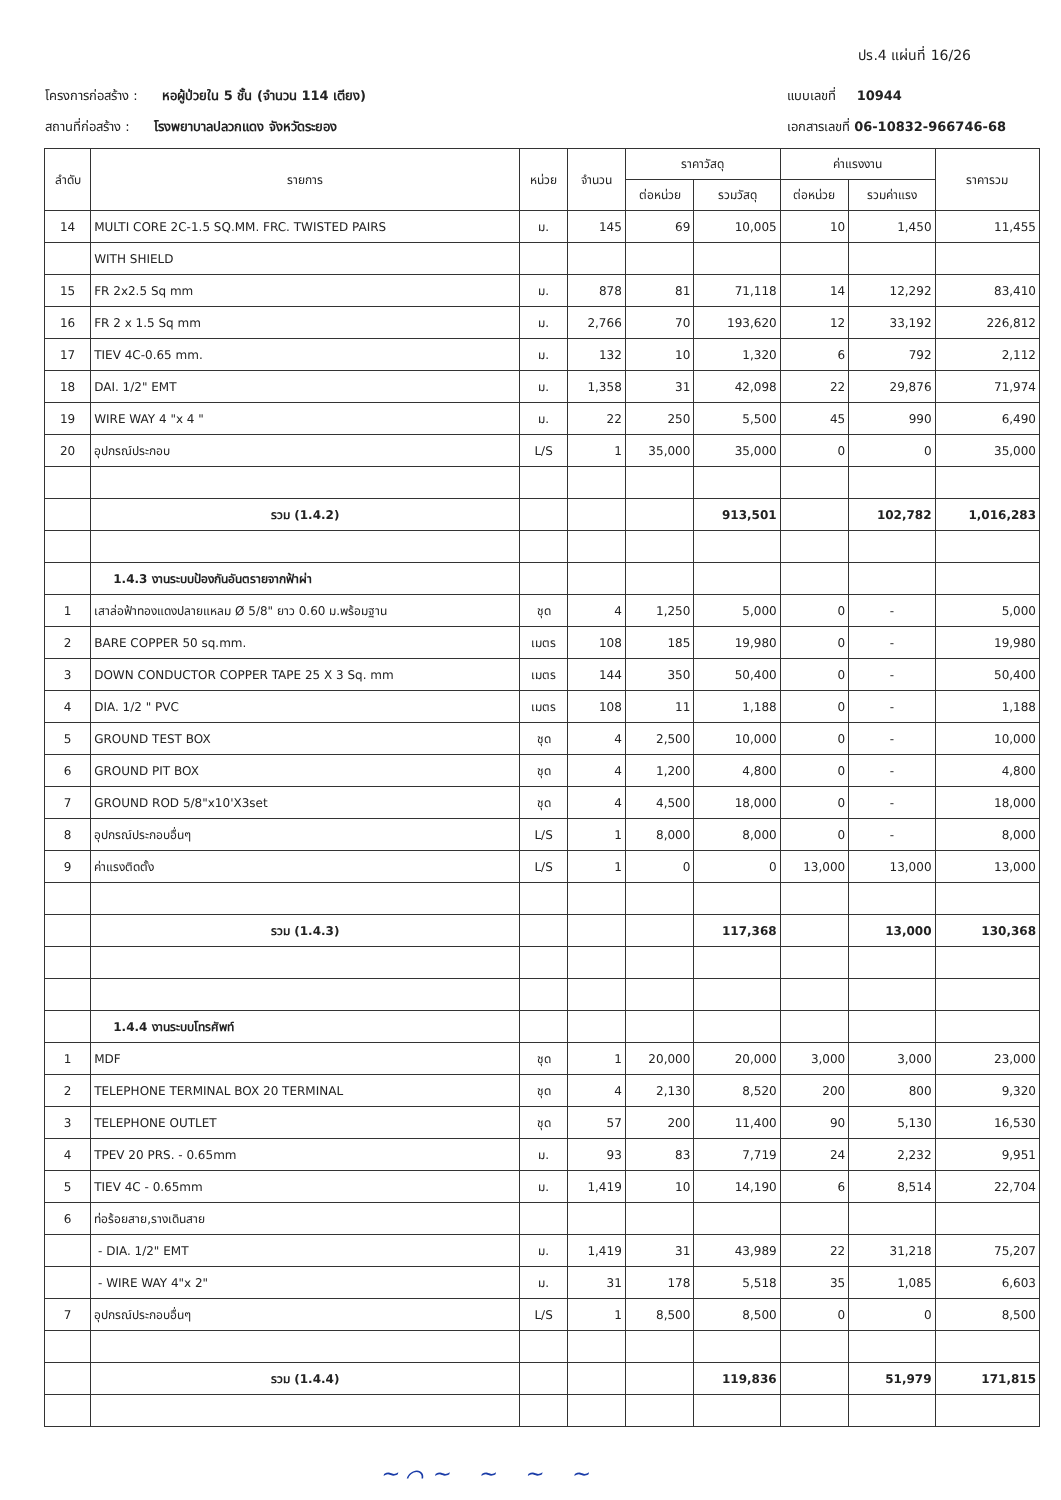ปร.4 แผ่นที่ 16/26
โครงการก่อสร้าง : หอผู้ป่วยใน 5 ชั้น (จำนวน 114 เตียง)
สถานที่ก่อสร้าง : โรงพยาบาลปลวกแดง จังหวัดระยอง
แบบเลขที่ 10944
เอกสารเลขที่ 06-10832-966746-68
| ลำดับ | รายการ | หน่วย | จำนวน | ราคาวัสดุ | | ค่าแรงงาน | | ราคารวม |
| --- | --- | --- | --- | --- | --- | --- | --- | --- |
| | | | | ต่อหน่วย | รวมวัสดุ | ต่อหน่วย | รวมค่าแรง | |
| 14 | MULTI CORE 2C-1.5 SQ.MM. FRC. TWISTED PAIRS | ม. | 145 | 69 | 10,005 | 10 | 1,450 | 11,455 |
| | WITH SHIELD | | | | | | | |
| 15 | FR 2x2.5 Sq mm | ม. | 878 | 81 | 71,118 | 14 | 12,292 | 83,410 |
| 16 | FR 2 x 1.5 Sq mm | ม. | 2,766 | 70 | 193,620 | 12 | 33,192 | 226,812 |
| 17 | TIEV 4C-0.65 mm. | ม. | 132 | 10 | 1,320 | 6 | 792 | 2,112 |
| 18 | DAI. 1/2" EMT | ม. | 1,358 | 31 | 42,098 | 22 | 29,876 | 71,974 |
| 19 | WIRE WAY 4 "x 4 " | ม. | 22 | 250 | 5,500 | 45 | 990 | 6,490 |
| 20 | อุปกรณ์ประกอบ | L/S | 1 | 35,000 | 35,000 | 0 | 0 | 35,000 |
| | รวม (1.4.2) | | | | 913,501 | | 102,782 | 1,016,283 |
| | 1.4.3 งานระบบป้องกันอันตรายจากฟ้าผ่า | | | | | | | |
| 1 | เสาล่อฟ้าทองแดงปลายแหลม Ø 5/8" ยาว 0.60 ม.พร้อมฐาน | ชุด | 4 | 1,250 | 5,000 | 0 | - | 5,000 |
| 2 | BARE COPPER 50 sq.mm. | เมตร | 108 | 185 | 19,980 | 0 | - | 19,980 |
| 3 | DOWN CONDUCTOR COPPER TAPE 25 X 3 Sq. mm | เมตร | 144 | 350 | 50,400 | 0 | - | 50,400 |
| 4 | DIA. 1/2 " PVC | เมตร | 108 | 11 | 1,188 | 0 | - | 1,188 |
| 5 | GROUND TEST BOX | ชุด | 4 | 2,500 | 10,000 | 0 | - | 10,000 |
| 6 | GROUND PIT BOX | ชุด | 4 | 1,200 | 4,800 | 0 | - | 4,800 |
| 7 | GROUND ROD 5/8"x10'X3set | ชุด | 4 | 4,500 | 18,000 | 0 | - | 18,000 |
| 8 | อุปกรณ์ประกอบอื่นๆ | L/S | 1 | 8,000 | 8,000 | 0 | - | 8,000 |
| 9 | ค่าแรงติดตั้ง | L/S | 1 | 0 | 0 | 13,000 | 13,000 | 13,000 |
| | รวม (1.4.3) | | | | 117,368 | | 13,000 | 130,368 |
| | 1.4.4 งานระบบโทรศัพท์ | | | | | | | |
| 1 | MDF | ชุด | 1 | 20,000 | 20,000 | 3,000 | 3,000 | 23,000 |
| 2 | TELEPHONE TERMINAL BOX 20 TERMINAL | ชุด | 4 | 2,130 | 8,520 | 200 | 800 | 9,320 |
| 3 | TELEPHONE OUTLET | ชุด | 57 | 200 | 11,400 | 90 | 5,130 | 16,530 |
| 4 | TPEV 20 PRS. - 0.65mm | ม. | 93 | 83 | 7,719 | 24 | 2,232 | 9,951 |
| 5 | TIEV 4C - 0.65mm | ม. | 1,419 | 10 | 14,190 | 6 | 8,514 | 22,704 |
| 6 | ท่อร้อยสาย,รางเดินสาย | | | | | | | |
| | - DIA. 1/2" EMT | ม. | 1,419 | 31 | 43,989 | 22 | 31,218 | 75,207 |
| | - WIRE WAY 4"x 2" | ม. | 31 | 178 | 5,518 | 35 | 1,085 | 6,603 |
| 7 | อุปกรณ์ประกอบอื่นๆ | L/S | 1 | 8,500 | 8,500 | 0 | 0 | 8,500 |
| | รวม (1.4.4) | | | | 119,836 | | 51,979 | 171,815 |
~ ⌒ ~ ~ ~ ~